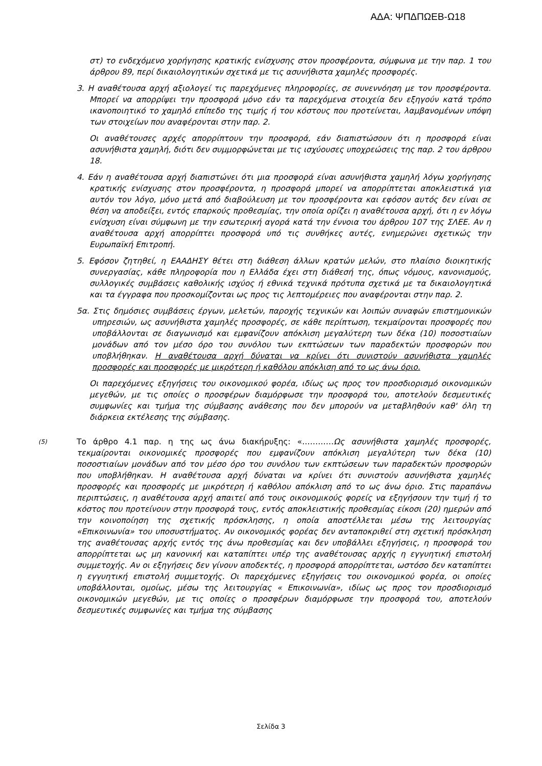ΑΔΑ: ΨΠΔΠΩΕΒ-Ω18
στ) το ενδεχόμενο χορήγησης κρατικής ενίσχυσης στον προσφέροντα, σύμφωνα με την παρ. 1 του άρθρου 89, περί δικαιολογητικών σχετικά με τις ασυνήθιστα χαμηλές προσφορές.
3. Η αναθέτουσα αρχή αξιολογεί τις παρεχόμενες πληροφορίες, σε συνεννόηση με τον προσφέροντα. Μπορεί να απορρίψει την προσφορά μόνο εάν τα παρεχόμενα στοιχεία δεν εξηγούν κατά τρόπο ικανοποιητικό το χαμηλό επίπεδο της τιμής ή του κόστους που προτείνεται, λαμβανομένων υπόψη των στοιχείων που αναφέρονται στην παρ. 2.
Οι αναθέτουσες αρχές απορρίπτουν την προσφορά, εάν διαπιστώσουν ότι η προσφορά είναι ασυνήθιστα χαμηλή, διότι δεν συμμορφώνεται με τις ισχύουσες υποχρεώσεις της παρ. 2 του άρθρου 18.
4. Εάν η αναθέτουσα αρχή διαπιστώνει ότι μια προσφορά είναι ασυνήθιστα χαμηλή λόγω χορήγησης κρατικής ενίσχυσης στον προσφέροντα, η προσφορά μπορεί να απορρίπτεται αποκλειστικά για αυτόν τον λόγο, μόνο μετά από διαβούλευση με τον προσφέροντα και εφόσον αυτός δεν είναι σε θέση να αποδείξει, εντός επαρκούς προθεσμίας, την οποία ορίζει η αναθέτουσα αρχή, ότι η εν λόγω ενίσχυση είναι σύμφωνη με την εσωτερική αγορά κατά την έννοια του άρθρου 107 της ΣΛΕΕ. Αν η αναθέτουσα αρχή απορρίπτει προσφορά υπό τις συνθήκες αυτές, ενημερώνει σχετικώς την Ευρωπαϊκή Επιτροπή.
5. Εφόσον ζητηθεί, η ΕΑΑΔΗΣΥ θέτει στη διάθεση άλλων κρατών μελών, στο πλαίσιο διοικητικής συνεργασίας, κάθε πληροφορία που η Ελλάδα έχει στη διάθεσή της, όπως νόμους, κανονισμούς, συλλογικές συμβάσεις καθολικής ισχύος ή εθνικά τεχνικά πρότυπα σχετικά με τα δικαιολογητικά και τα έγγραφα που προσκομίζονται ως προς τις λεπτομέρειες που αναφέρονται στην παρ. 2.
5α. Στις δημόσιες συμβάσεις έργων, μελετών, παροχής τεχνικών και λοιπών συναφών επιστημονικών υπηρεσιών, ως ασυνήθιστα χαμηλές προσφορές, σε κάθε περίπτωση, τεκμαίρονται προσφορές που υποβάλλονται σε διαγωνισμό και εμφανίζουν απόκλιση μεγαλύτερη των δέκα (10) ποσοστιαίων μονάδων από τον μέσο όρο του συνόλου των εκπτώσεων των παραδεκτών προσφορών που υποβλήθηκαν. Η αναθέτουσα αρχή δύναται να κρίνει ότι συνιστούν ασυνήθιστα χαμηλές προσφορές και προσφορές με μικρότερη ή καθόλου απόκλιση από το ως άνω όριο.
Οι παρεχόμενες εξηγήσεις του οικονομικού φορέα, ιδίως ως προς τον προσδιορισμό οικονομικών μεγεθών, με τις οποίες ο προσφέρων διαμόρφωσε την προσφορά του, αποτελούν δεσμευτικές συμφωνίες και τμήμα της σύμβασης ανάθεσης που δεν μπορούν να μεταβληθούν καθ' όλη τη διάρκεια εκτέλεσης της σύμβασης.
(5)
Το άρθρο 4.1 παρ. η της ως άνω διακήρυξης: «…………Ως ασυνήθιστα χαμηλές προσφορές, τεκμαίρονται οικονομικές προσφορές που εμφανίζουν απόκλιση μεγαλύτερη των δέκα (10) ποσοστιαίων μονάδων από τον μέσο όρο του συνόλου των εκπτώσεων των παραδεκτών προσφορών που υποβλήθηκαν. Η αναθέτουσα αρχή δύναται να κρίνει ότι συνιστούν ασυνήθιστα χαμηλές προσφορές και προσφορές με μικρότερη ή καθόλου απόκλιση από το ως άνω όριο. Στις παραπάνω περιπτώσεις, η αναθέτουσα αρχή απαιτεί από τους οικονομικούς φορείς να εξηγήσουν την τιμή ή το κόστος που προτείνουν στην προσφορά τους, εντός αποκλειστικής προθεσμίας είκοσι (20) ημερών από την κοινοποίηση της σχετικής πρόσκλησης, η οποία αποστέλλεται μέσω της λειτουργίας «Επικοινωνία» του υποσυστήματος. Αν οικονομικός φορέας δεν ανταποκριθεί στη σχετική πρόσκληση της αναθέτουσας αρχής εντός της άνω προθεσμίας και δεν υποβάλλει εξηγήσεις, η προσφορά του απορρίπτεται ως μη κανονική και καταπίπτει υπέρ της αναθέτουσας αρχής η εγγυητική επιστολή συμμετοχής. Αν οι εξηγήσεις δεν γίνουν αποδεκτές, η προσφορά απορρίπτεται, ωστόσο δεν καταπίπτει η εγγυητική επιστολή συμμετοχής. Οι παρεχόμενες εξηγήσεις του οικονομικού φορέα, οι οποίες υποβάλλονται, ομοίως, μέσω της λειτουργίας « Επικοινωνία», ιδίως ως προς τον προσδιορισμό οικονομικών μεγεθών, με τις οποίες ο προσφέρων διαμόρφωσε την προσφορά του, αποτελούν δεσμευτικές συμφωνίες και τμήμα της σύμβασης
Σελίδα 3